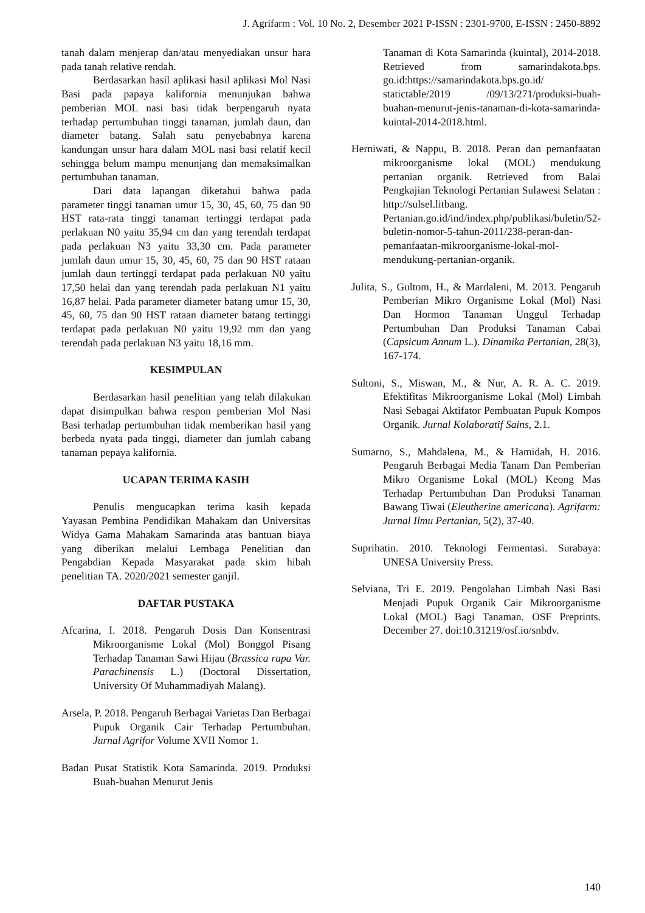J. Agrifarm : Vol. 10 No. 2, Desember 2021 P-ISSN : 2301-9700, E-ISSN : 2450-8892
tanah dalam menjerap dan/atau menyediakan unsur hara pada tanah relative rendah.
Berdasarkan hasil aplikasi hasil aplikasi Mol Nasi Basi pada papaya kalifornia menunjukan bahwa pemberian MOL nasi basi tidak berpengaruh nyata terhadap pertumbuhan tinggi tanaman, jumlah daun, dan diameter batang. Salah satu penyebabnya karena kandungan unsur hara dalam MOL nasi basi relatif kecil sehingga belum mampu menunjang dan memaksimalkan pertumbuhan tanaman.
Dari data lapangan diketahui bahwa pada parameter tinggi tanaman umur 15, 30, 45, 60, 75 dan 90 HST rata-rata tinggi tanaman tertinggi terdapat pada perlakuan N0 yaitu 35,94 cm dan yang terendah terdapat pada perlakuan N3 yaitu 33,30 cm. Pada parameter jumlah daun umur 15, 30, 45, 60, 75 dan 90 HST rataan jumlah daun tertinggi terdapat pada perlakuan N0 yaitu 17,50 helai dan yang terendah pada perlakuan N1 yaitu 16,87 helai. Pada parameter diameter batang umur 15, 30, 45, 60, 75 dan 90 HST rataan diameter batang tertinggi terdapat pada perlakuan N0 yaitu 19,92 mm dan yang terendah pada perlakuan N3 yaitu 18,16 mm.
KESIMPULAN
Berdasarkan hasil penelitian yang telah dilakukan dapat disimpulkan bahwa respon pemberian Mol Nasi Basi terhadap pertumbuhan tidak memberikan hasil yang berbeda nyata pada tinggi, diameter dan jumlah cabang tanaman pepaya kalifornia.
UCAPAN TERIMA KASIH
Penulis mengucapkan terima kasih kepada Yayasan Pembina Pendidikan Mahakam dan Universitas Widya Gama Mahakam Samarinda atas bantuan biaya yang diberikan melalui Lembaga Penelitian dan Pengabdian Kepada Masyarakat pada skim hibah penelitian TA. 2020/2021 semester ganjil.
DAFTAR PUSTAKA
Afcarina, I. 2018. Pengaruh Dosis Dan Konsentrasi Mikroorganisme Lokal (Mol) Bonggol Pisang Terhadap Tanaman Sawi Hijau (Brassica rapa Var. Parachinensis L.) (Doctoral Dissertation, University Of Muhammadiyah Malang).
Arsela, P. 2018. Pengaruh Berbagai Varietas Dan Berbagai Pupuk Organik Cair Terhadap Pertumbuhan. Jurnal Agrifor Volume XVII Nomor 1.
Badan Pusat Statistik Kota Samarinda. 2019. Produksi Buah-buahan Menurut Jenis
Tanaman di Kota Samarinda (kuintal), 2014-2018. Retrieved from samarindakota.bps. go.id:https://samarindakota.bps.go.id/ statictable/2019 /09/13/271/produksi-buah-buahan-menurut-jenis-tanaman-di-kota-samarinda-kuintal-2014-2018.html.
Herniwati, & Nappu, B. 2018. Peran dan pemanfaatan mikroorganisme lokal (MOL) mendukung pertanian organik. Retrieved from Balai Pengkajian Teknologi Pertanian Sulawesi Selatan : http://sulsel.litbang. Pertanian.go.id/ind/index.php/publikasi/buletin/52-buletin-nomor-5-tahun-2011/238-peran-dan-pemanfaatan-mikroorganisme-lokal-mol-mendukung-pertanian-organik.
Julita, S., Gultom, H., & Mardaleni, M. 2013. Pengaruh Pemberian Mikro Organisme Lokal (Mol) Nasi Dan Hormon Tanaman Unggul Terhadap Pertumbuhan Dan Produksi Tanaman Cabai (Capsicum Annum L.). Dinamika Pertanian, 28(3), 167-174.
Sultoni, S., Miswan, M., & Nur, A. R. A. C. 2019. Efektifitas Mikroorganisme Lokal (Mol) Limbah Nasi Sebagai Aktifator Pembuatan Pupuk Kompos Organik. Jurnal Kolaboratif Sains, 2.1.
Sumarno, S., Mahdalena, M., & Hamidah, H. 2016. Pengaruh Berbagai Media Tanam Dan Pemberian Mikro Organisme Lokal (MOL) Keong Mas Terhadap Pertumbuhan Dan Produksi Tanaman Bawang Tiwai (Eleutherine americana). Agrifarm: Jurnal Ilmu Pertanian, 5(2), 37-40.
Suprihatin. 2010. Teknologi Fermentasi. Surabaya: UNESA University Press.
Selviana, Tri E. 2019. Pengolahan Limbah Nasi Basi Menjadi Pupuk Organik Cair Mikroorganisme Lokal (MOL) Bagi Tanaman. OSF Preprints. December 27. doi:10.31219/osf.io/snbdv.
140